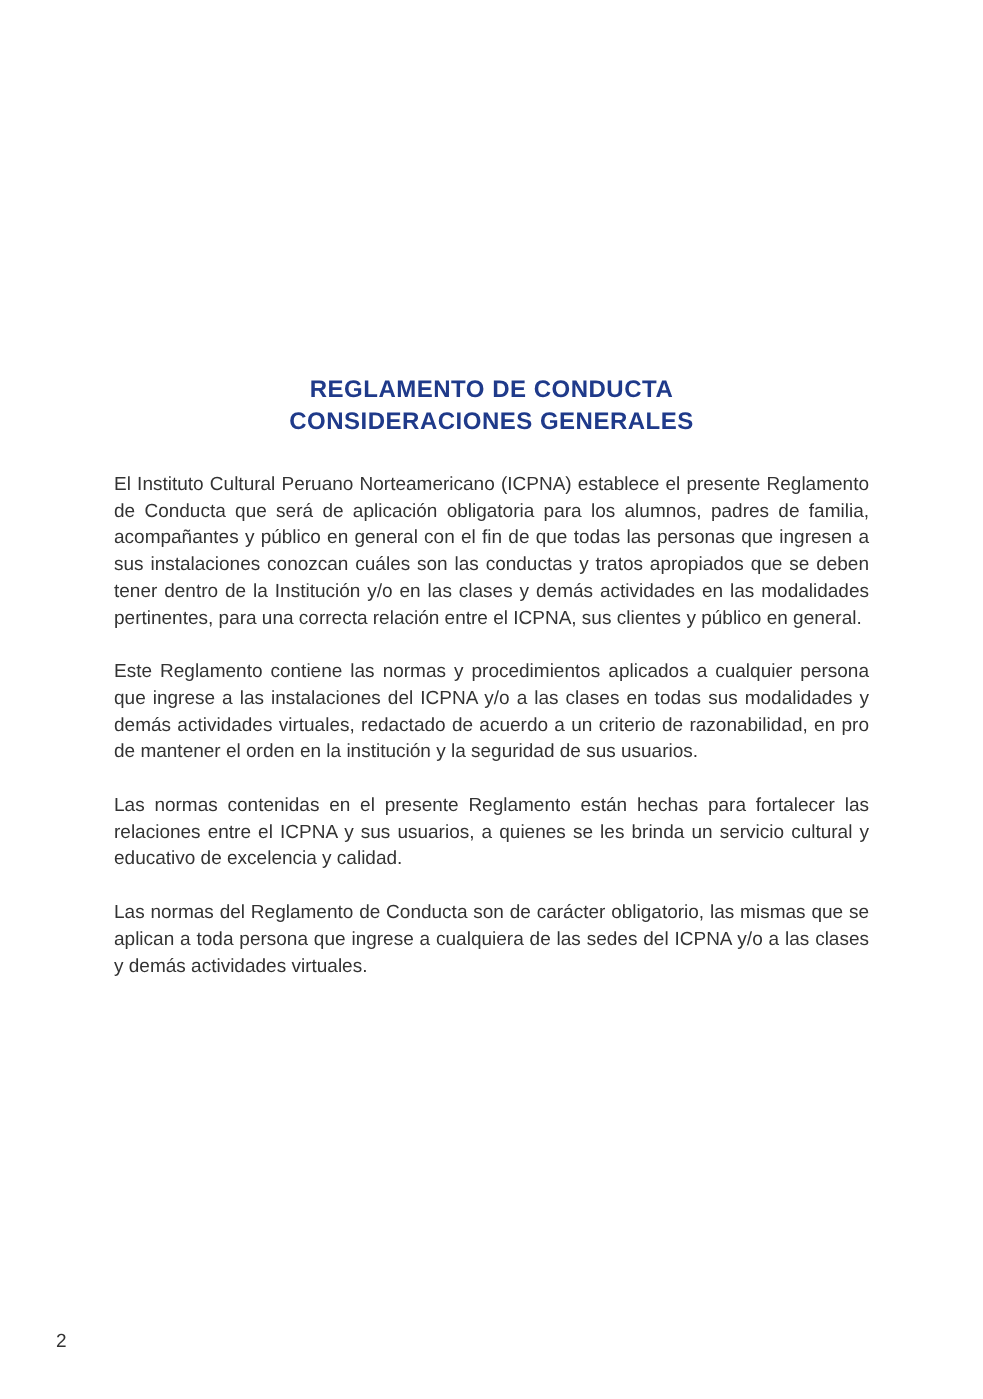REGLAMENTO DE CONDUCTA
CONSIDERACIONES GENERALES
El Instituto Cultural Peruano Norteamericano (ICPNA) establece el presente Reglamento de Conducta que será de aplicación obligatoria para los alumnos, padres de familia, acompañantes y público en general con el fin de que todas las personas que ingresen a sus instalaciones conozcan cuáles son las conductas y tratos apropiados que se deben tener dentro de la Institución y/o en las clases y demás actividades en las modalidades pertinentes, para una correcta relación entre el ICPNA, sus clientes y público en general.
Este Reglamento contiene las normas y procedimientos aplicados a cualquier persona que ingrese a las instalaciones del ICPNA y/o a las clases en todas sus modalidades y demás actividades virtuales, redactado de acuerdo a un criterio de razonabilidad, en pro de mantener el orden en la institución y la seguridad de sus usuarios.
Las normas contenidas en el presente Reglamento están hechas para fortalecer las relaciones entre el ICPNA y sus usuarios, a quienes se les brinda un servicio cultural y educativo de excelencia y calidad.
Las normas del Reglamento de Conducta son de carácter obligatorio, las mismas que se aplican a toda persona que ingrese a cualquiera de las sedes del ICPNA y/o a las clases y demás actividades virtuales.
2